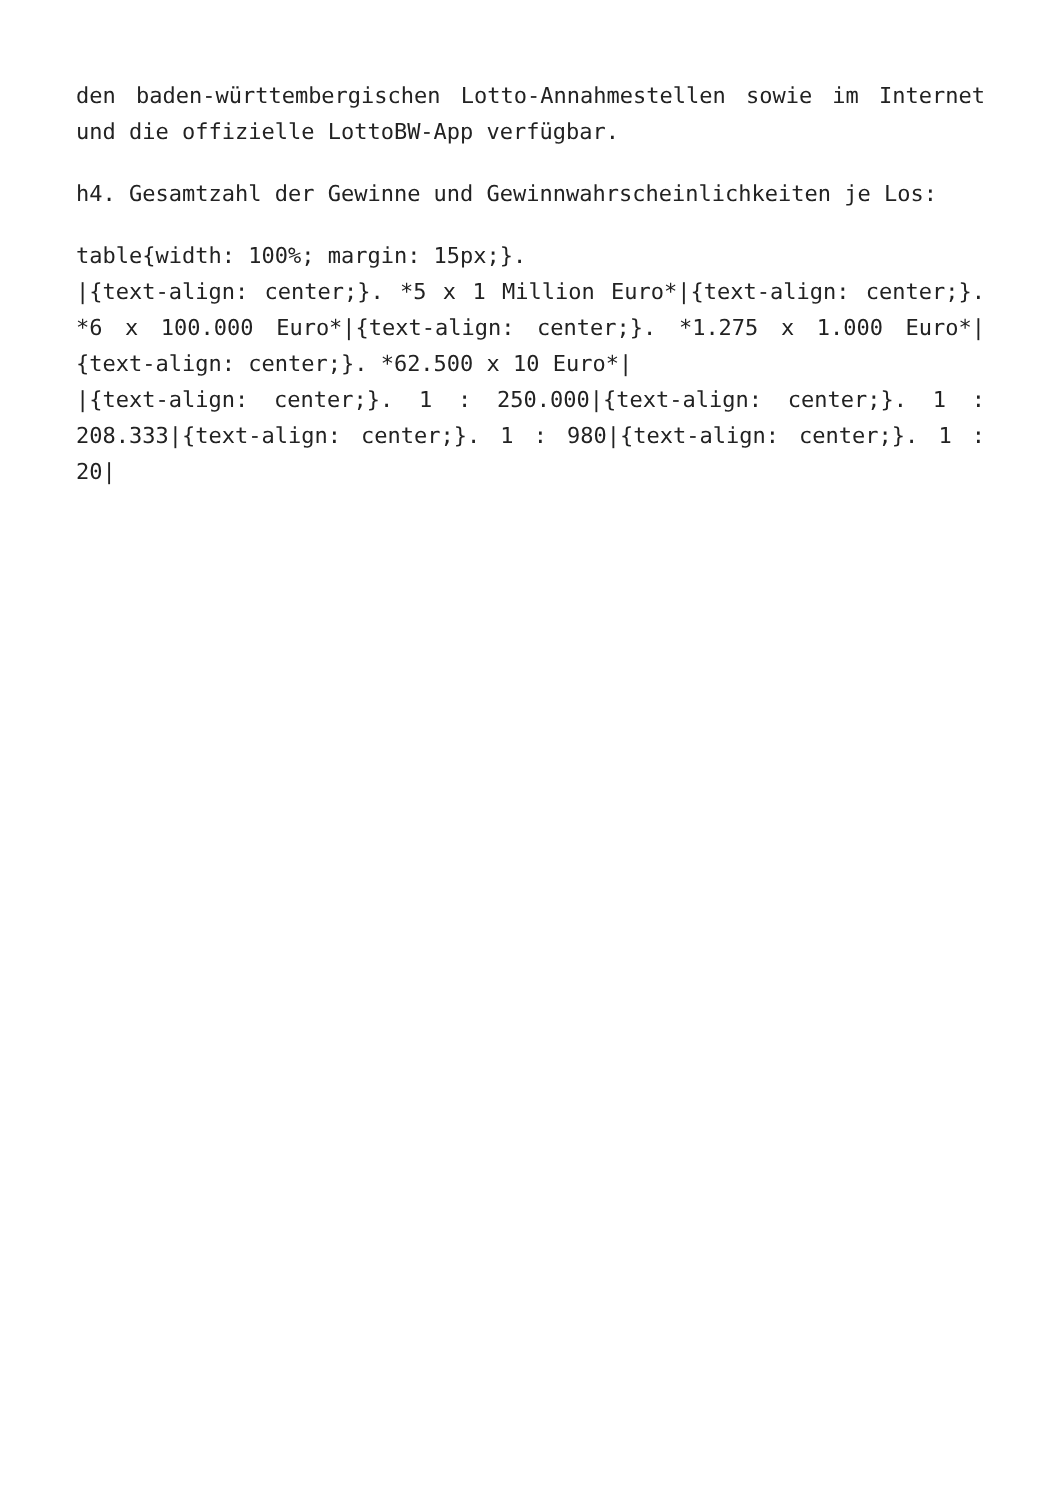den baden-württembergischen Lotto-Annahmestellen sowie im Internet und die offizielle LottoBW-App verfügbar.
h4. Gesamtzahl der Gewinne und Gewinnwahrscheinlichkeiten je Los:
table{width: 100%; margin: 15px;}.
|{text-align: center;}. *5 x 1 Million Euro*|{text-align: center;}. *6 x 100.000 Euro*|{text-align: center;}. *1.275 x 1.000 Euro*|{text-align: center;}. *62.500 x 10 Euro*|
|{text-align: center;}. 1 : 250.000|{text-align: center;}. 1 : 208.333|{text-align: center;}. 1 : 980|{text-align: center;}. 1 : 20|